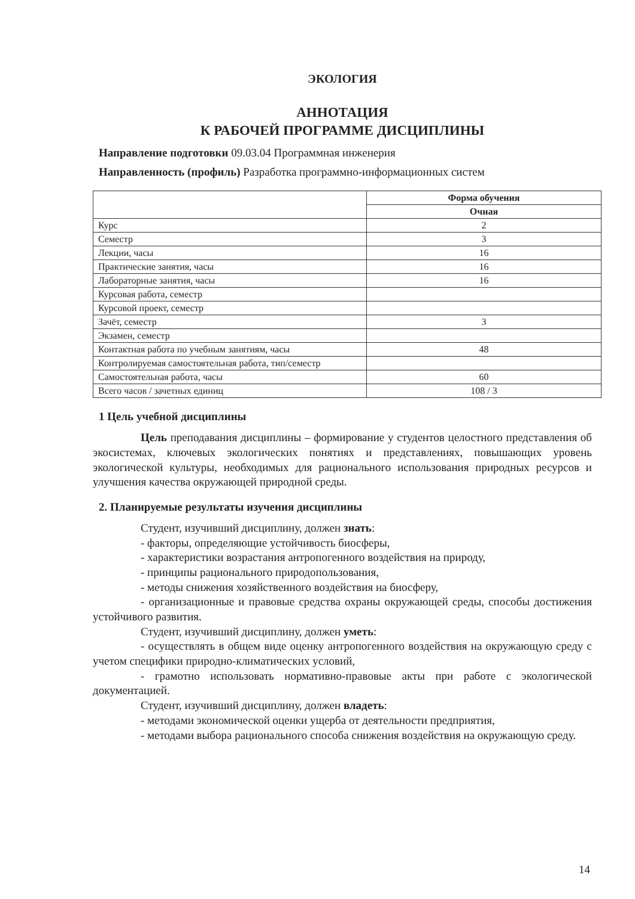ЭКОЛОГИЯ
АННОТАЦИЯ
К РАБОЧЕЙ ПРОГРАММЕ ДИСЦИПЛИНЫ
Направление подготовки 09.03.04 Программная инженерия
Направленность (профиль) Разработка программно-информационных систем
| | Форма обучения |
| --- | --- |
| | Очная |
| Курс | 2 |
| Семестр | 3 |
| Лекции, часы | 16 |
| Практические занятия, часы | 16 |
| Лабораторные занятия, часы | 16 |
| Курсовая работа, семестр | |
| Курсовой проект, семестр | |
| Зачёт, семестр | 3 |
| Экзамен, семестр | |
| Контактная работа по учебным занятиям, часы | 48 |
| Контролируемая самостоятельная работа, тип/семестр | |
| Самостоятельная работа, часы | 60 |
| Всего часов / зачетных единиц | 108 / 3 |
1 Цель учебной дисциплины
Цель преподавания дисциплины – формирование у студентов целостного представления об экосистемах, ключевых экологических понятиях и представлениях, повышающих уровень экологической культуры, необходимых для рационального использования природных ресурсов и улучшения качества окружающей природной среды.
2. Планируемые результаты изучения дисциплины
Студент, изучивший дисциплину, должен знать:
- факторы, определяющие устойчивость биосферы,
- характеристики возрастания антропогенного воздействия на природу,
- принципы рационального природопользования,
- методы снижения хозяйственного воздействия на биосферу,
- организационные и правовые средства охраны окружающей среды, способы достижения устойчивого развития.
Студент, изучивший дисциплину, должен уметь:
- осуществлять в общем виде оценку антропогенного воздействия на окружающую среду с учетом специфики природно-климатических условий,
- грамотно использовать нормативно-правовые акты при работе с экологической документацией.
Студент, изучивший дисциплину, должен владеть:
- методами экономической оценки ущерба от деятельности предприятия,
- методами выбора рационального способа снижения воздействия на окружающую среду.
14